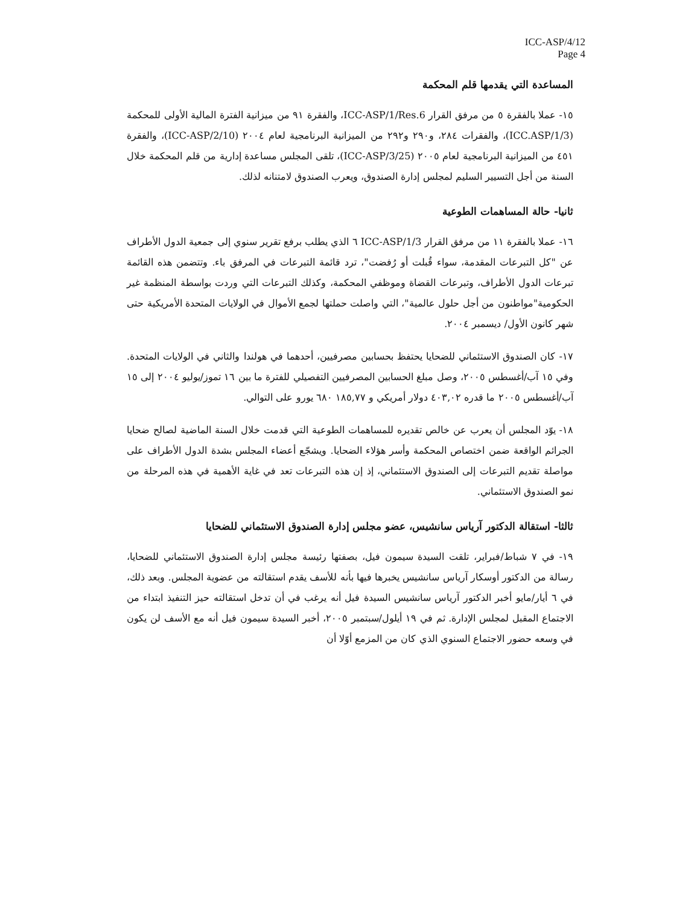ICC-ASP/4/12
Page 4
المساعدة التي يقدمها قلم المحكمة
١٥- عملا بالفقرة ٥ من مرفق القرار ICC-ASP/1/Res.6، والفقرة ٩١ من ميزانية الفترة المالية الأولى للمحكمة (ICC.ASP/1/3)، والفقرات ٢٨٤، و٢٩٠ و٢٩٢ من الميزانية البرنامجية لعام ٢٠٠٤ (ICC-ASP/2/10)، والفقرة ٤٥١ من الميزانية البرنامجية لعام ٢٠٠٥ (ICC-ASP/3/25)، تلقى المجلس مساعدة إدارية من قلم المحكمة خلال السنة من أجل التسيير السليم لمجلس إدارة الصندوق، ويعرب الصندوق لامتنانه لذلك.
ثانيا- حالة المساهمات الطوعية
١٦- عملا بالفقرة ١١ من مرفق القرار ICC-ASP/1/3 ٦ الذي يطلب برفع تقرير سنوي إلى جمعية الدول الأطراف عن "كل التبرعات المقدمة، سواء قُبلت أو رُفضت"، ترد قائمة التبرعات في المرفق باء. وتتضمن هذه القائمة تبرعات الدول الأطراف، وتبرعات القضاة وموظفي المحكمة، وكذلك التبرعات التي وردت بواسطة المنظمة غير الحكومية"مواطنون من أجل حلول عالمية"، التي واصلت حملتها لجمع الأموال في الولايات المتحدة الأمريكية حتى شهر كانون الأول/ ديسمبر ٢٠٠٤.
١٧- كان الصندوق الاستئماني للضحايا يحتفظ بحسابين مصرفيين، أحدهما في هولندا والثاني في الولايات المتحدة. وفي ١٥ آب/أغسطس ٢٠٠٥، وصل مبلغ الحسابين المصرفيين التفصيلي للفترة ما بين ١٦ تموز/يوليو ٢٠٠٤ إلى ١٥ آب/أغسطس ٢٠٠٥ ما قدره ٤٠٣,٠٢ دولار أمريكي و ١٨٥,٧٧ ٦٨٠ يورو على التوالي.
١٨- يوّد المجلس أن يعرب عن خالص تقديره للمساهمات الطوعية التي قدمت خلال السنة الماضية لصالح ضحايا الجرائم الواقعة ضمن اختصاص المحكمة وأسر هؤلاء الضحايا. ويشجّع أعضاء المجلس بشدة الدول الأطراف على مواصلة تقديم التبرعات إلى الصندوق الاستئماني، إذ إن هذه التبرعات تعد في غاية الأهمية في هذه المرحلة من نمو الصندوق الاستئماني.
ثالثا- استقالة الدكتور آرياس سانشيس، عضو مجلس إدارة الصندوق الاستئماني للضحايا
١٩- في ٧ شباط/فبراير، تلقت السيدة سيمون فيل، بصفتها رئيسة مجلس إدارة الصندوق الاستئماني للضحايا، رسالة من الدكتور أوسكار آرياس سانشيس يخبرها فيها بأنه للأسف يقدم استقالته من عضوية المجلس. وبعد ذلك، في ٦ أيار/مايو أخبر الدكتور آرياس سانشيس السيدة فيل أنه يرغب في أن تدخل استقالته حيز التنفيذ ابتداء من الاجتماع المقبل لمجلس الإدارة. ثم في ١٩ أيلول/سبتمبر ٢٠٠٥، أخبر السيدة سيمون فيل أنه مع الأسف لن يكون في وسعه حضور الاجتماع السنوي الذي كان من المزمع أوّلا أن